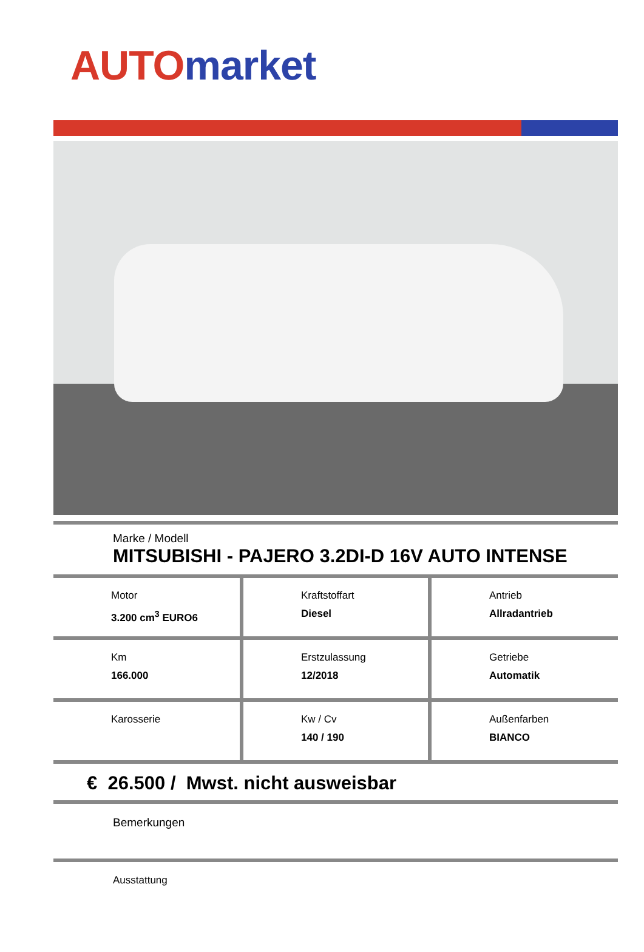AUTO market
Marke / Modell
MITSUBISHI - PAJERO 3.2DI-D 16V AUTO INTENSE
| Motor 3.200 cm<sup>3</sup> EURO6 | Kraftstoffart Diesel | Antrieb Allradantrieb |
| Km 166.000 | Erstzulassung 12/2018 | Getriebe Automatik |
| Karosserie | Kw / Cv 140 / 190 | Außenfarben BIANCO |
€ 26.500 / Mwst. nicht ausweisbar
Bemerkungen
Ausstattung